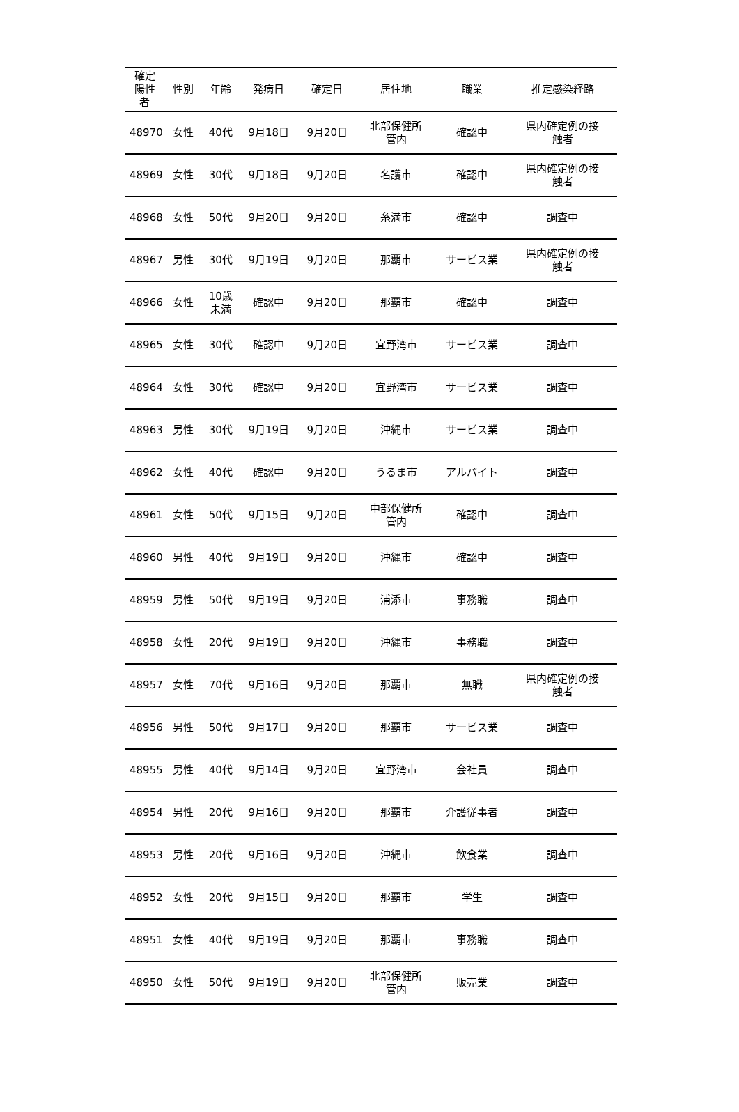| 確定 陽性 者 | 性別 | 年齢 | 発病日 | 確定日 | 居住地 | 職業 | 推定感染経路 |
| --- | --- | --- | --- | --- | --- | --- | --- |
| 48970 | 女性 | 40代 | 9月18日 | 9月20日 | 北部保健所 管内 | 確認中 | 県内確定例の接 触者 |
| 48969 | 女性 | 30代 | 9月18日 | 9月20日 | 名護市 | 確認中 | 県内確定例の接 触者 |
| 48968 | 女性 | 50代 | 9月20日 | 9月20日 | 糸満市 | 確認中 | 調査中 |
| 48967 | 男性 | 30代 | 9月19日 | 9月20日 | 那覇市 | サービス業 | 県内確定例の接 触者 |
| 48966 | 女性 | 10歳 未満 | 確認中 | 9月20日 | 那覇市 | 確認中 | 調査中 |
| 48965 | 女性 | 30代 | 確認中 | 9月20日 | 宜野湾市 | サービス業 | 調査中 |
| 48964 | 女性 | 30代 | 確認中 | 9月20日 | 宜野湾市 | サービス業 | 調査中 |
| 48963 | 男性 | 30代 | 9月19日 | 9月20日 | 沖縄市 | サービス業 | 調査中 |
| 48962 | 女性 | 40代 | 確認中 | 9月20日 | うるま市 | アルバイト | 調査中 |
| 48961 | 女性 | 50代 | 9月15日 | 9月20日 | 中部保健所 管内 | 確認中 | 調査中 |
| 48960 | 男性 | 40代 | 9月19日 | 9月20日 | 沖縄市 | 確認中 | 調査中 |
| 48959 | 男性 | 50代 | 9月19日 | 9月20日 | 浦添市 | 事務職 | 調査中 |
| 48958 | 女性 | 20代 | 9月19日 | 9月20日 | 沖縄市 | 事務職 | 調査中 |
| 48957 | 女性 | 70代 | 9月16日 | 9月20日 | 那覇市 | 無職 | 県内確定例の接 触者 |
| 48956 | 男性 | 50代 | 9月17日 | 9月20日 | 那覇市 | サービス業 | 調査中 |
| 48955 | 男性 | 40代 | 9月14日 | 9月20日 | 宜野湾市 | 会社員 | 調査中 |
| 48954 | 男性 | 20代 | 9月16日 | 9月20日 | 那覇市 | 介護従事者 | 調査中 |
| 48953 | 男性 | 20代 | 9月16日 | 9月20日 | 沖縄市 | 飲食業 | 調査中 |
| 48952 | 女性 | 20代 | 9月15日 | 9月20日 | 那覇市 | 学生 | 調査中 |
| 48951 | 女性 | 40代 | 9月19日 | 9月20日 | 那覇市 | 事務職 | 調査中 |
| 48950 | 女性 | 50代 | 9月19日 | 9月20日 | 北部保健所 管内 | 販売業 | 調査中 |